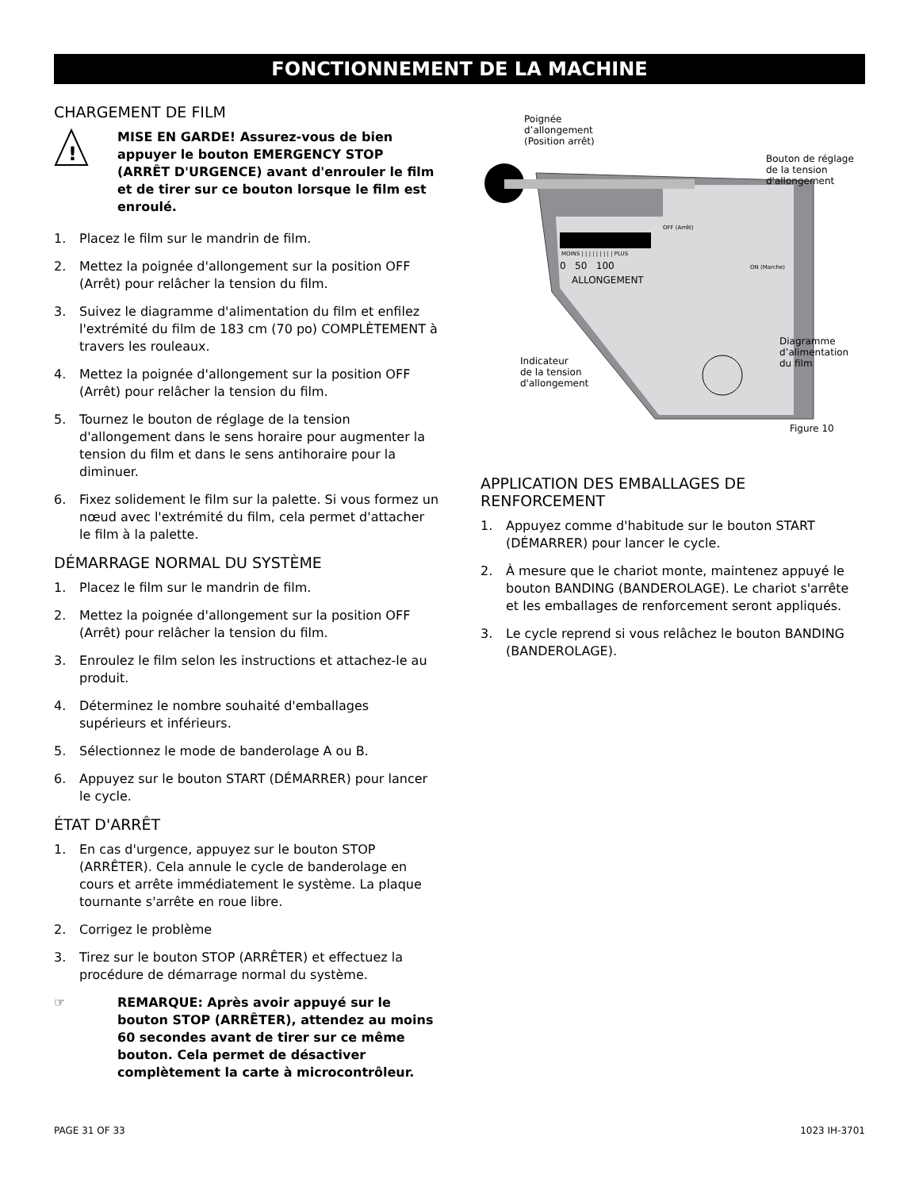FONCTIONNEMENT DE LA MACHINE
CHARGEMENT DE FILM
!
MISE EN GARDE! Assurez-vous de bien appuyer le bouton EMERGENCY STOP (ARRÊT D'URGENCE) avant d'enrouler le film et de tirer sur ce bouton lorsque le film est enroulé.
1. Placez le film sur le mandrin de film.
2. Mettez la poignée d'allongement sur la position OFF (Arrêt) pour relâcher la tension du film.
3. Suivez le diagramme d'alimentation du film et enfilez l'extrémité du film de 183 cm (70 po) COMPLÈTEMENT à travers les rouleaux.
4. Mettez la poignée d'allongement sur la position OFF (Arrêt) pour relâcher la tension du film.
5. Tournez le bouton de réglage de la tension d'allongement dans le sens horaire pour augmenter la tension du film et dans le sens antihoraire pour la diminuer.
6. Fixez solidement le film sur la palette. Si vous formez un nœud avec l'extrémité du film, cela permet d'attacher le film à la palette.
DÉMARRAGE NORMAL DU SYSTÈME
1. Placez le film sur le mandrin de film.
2. Mettez la poignée d'allongement sur la position OFF (Arrêt) pour relâcher la tension du film.
3. Enroulez le film selon les instructions et attachez-le au produit.
4. Déterminez le nombre souhaité d'emballages supérieurs et inférieurs.
5. Sélectionnez le mode de banderolage A ou B.
6. Appuyez sur le bouton START (DÉMARRER) pour lancer le cycle.
ÉTAT D'ARRÊT
1. En cas d'urgence, appuyez sur le bouton STOP (ARRÊTER). Cela annule le cycle de banderolage en cours et arrête immédiatement le système. La plaque tournante s'arrête en roue libre.
2. Corrigez le problème
3. Tirez sur le bouton STOP (ARRÊTER) et effectuez la procédure de démarrage normal du système.
☞ REMARQUE: Après avoir appuyé sur le bouton STOP (ARRÊTER), attendez au moins 60 secondes avant de tirer sur ce même bouton. Cela permet de désactiver complètement la carte à microcontrôleur.
Poignée
d’allongement
(Position arrêt)
Bouton de réglage
de la tension
d'allongement
OFF (Arrêt)
MOINS | | | | | | | | | PLUS
0 50 100 ON (Marche)
ALLONGEMENT
Diagramme
d’alimentation
du film
Indicateur
de la tension
d'allongement
Figure 10
APPLICATION DES EMBALLAGES DE RENFORCEMENT
1. Appuyez comme d'habitude sur le bouton START (DÉMARRER) pour lancer le cycle.
2. À mesure que le chariot monte, maintenez appuyé le bouton BANDING (BANDEROLAGE). Le chariot s'arrête et les emballages de renforcement seront appliqués.
3. Le cycle reprend si vous relâchez le bouton BANDING (BANDEROLAGE).
PAGE 31 OF 33 1023 IH-3701